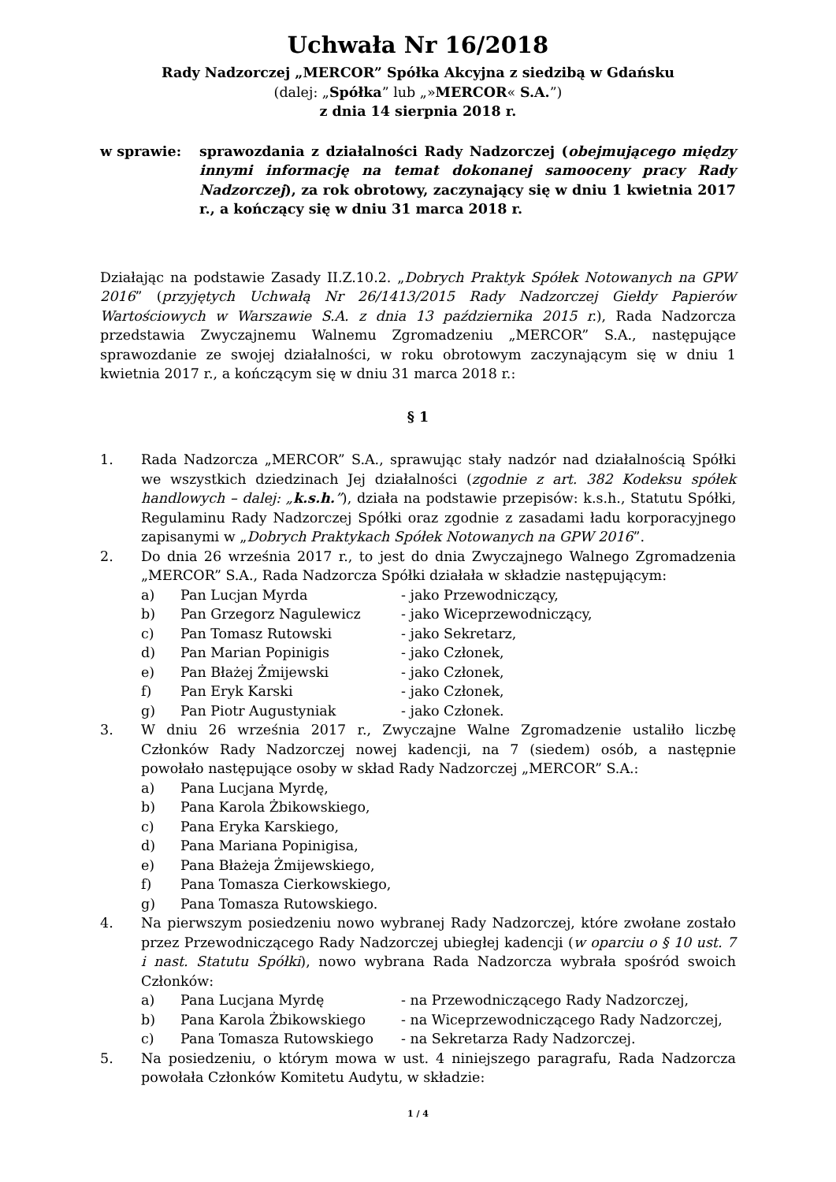Uchwała Nr 16/2018
Rady Nadzorczej „MERCOR” Spółka Akcyjna z siedzibą w Gdańsku
(dalej: „Spółka” lub „»MERCOR« S.A.”)
z dnia 14 sierpnia 2018 r.
w sprawie: sprawozdania z działalności Rady Nadzorczej (obejmującego między innymi informację na temat dokonanej samooceny pracy Rady Nadzorczej), za rok obrotowy, zaczynający się w dniu 1 kwietnia 2017 r., a kończący się w dniu 31 marca 2018 r.
Działając na podstawie Zasady II.Z.10.2. „Dobrych Praktyk Spółek Notowanych na GPW 2016” (przyjętych Uchwałą Nr 26/1413/2015 Rady Nadzorczej Giełdy Papierów Wartościowych w Warszawie S.A. z dnia 13 października 2015 r.), Rada Nadzorcza przedstawia Zwyczajnemu Walnemu Zgromadzeniu „MERCOR” S.A., następujące sprawozdanie ze swojej działalności, w roku obrotowym zaczynającym się w dniu 1 kwietnia 2017 r., a kończącym się w dniu 31 marca 2018 r.:
§ 1
1. Rada Nadzorcza „MERCOR” S.A., sprawując stały nadzór nad działalnością Spółki we wszystkich dziedzinach Jej działalności (zgodnie z art. 382 Kodeksu spółek handlowych – dalej: „k.s.h.”), działa na podstawie przepisów: k.s.h., Statutu Spółki, Regulaminu Rady Nadzorczej Spółki oraz zgodnie z zasadami ładu korporacyjnego zapisanymi w „Dobrych Praktykach Spółek Notowanych na GPW 2016”.
2. Do dnia 26 września 2017 r., to jest do dnia Zwyczajnego Walnego Zgromadzenia „MERCOR” S.A., Rada Nadzorcza Spółki działała w składzie następującym:
a) Pan Lucjan Myrda - jako Przewodniczący,
b) Pan Grzegorz Nagulewicz - jako Wiceprzewodniczący,
c) Pan Tomasz Rutowski - jako Sekretarz,
d) Pan Marian Popinigis - jako Członek,
e) Pan Błażej Żmijewski - jako Członek,
f) Pan Eryk Karski - jako Członek,
g) Pan Piotr Augustyniak - jako Członek.
3. W dniu 26 września 2017 r., Zwyczajne Walne Zgromadzenie ustaliło liczbę Członków Rady Nadzorczej nowej kadencji, na 7 (siedem) osób, a następnie powołało następujące osoby w skład Rady Nadzorczej „MERCOR” S.A.:
a) Pana Lucjana Myrdę,
b) Pana Karola Żbikowskiego,
c) Pana Eryka Karskiego,
d) Pana Mariana Popinigisa,
e) Pana Błażeja Żmijewskiego,
f) Pana Tomasza Cierkowskiego,
g) Pana Tomasza Rutowskiego.
4. Na pierwszym posiedzeniu nowo wybranej Rady Nadzorczej, które zwołane zostało przez Przewodniczącego Rady Nadzorczej ubiegłej kadencji (w oparciu o § 10 ust. 7 i nast. Statutu Spółki), nowo wybrana Rada Nadzorcza wybrała spośród swoich Członków:
a) Pana Lucjana Myrdę - na Przewodniczącego Rady Nadzorczej,
b) Pana Karola Żbikowskiego - na Wiceprzewodniczącego Rady Nadzorczej,
c) Pana Tomasza Rutowskiego - na Sekretarza Rady Nadzorczej.
5. Na posiedzeniu, o którym mowa w ust. 4 niniejszego paragrafu, Rada Nadzorcza powołała Członków Komitetu Audytu, w składzie:
1 / 4